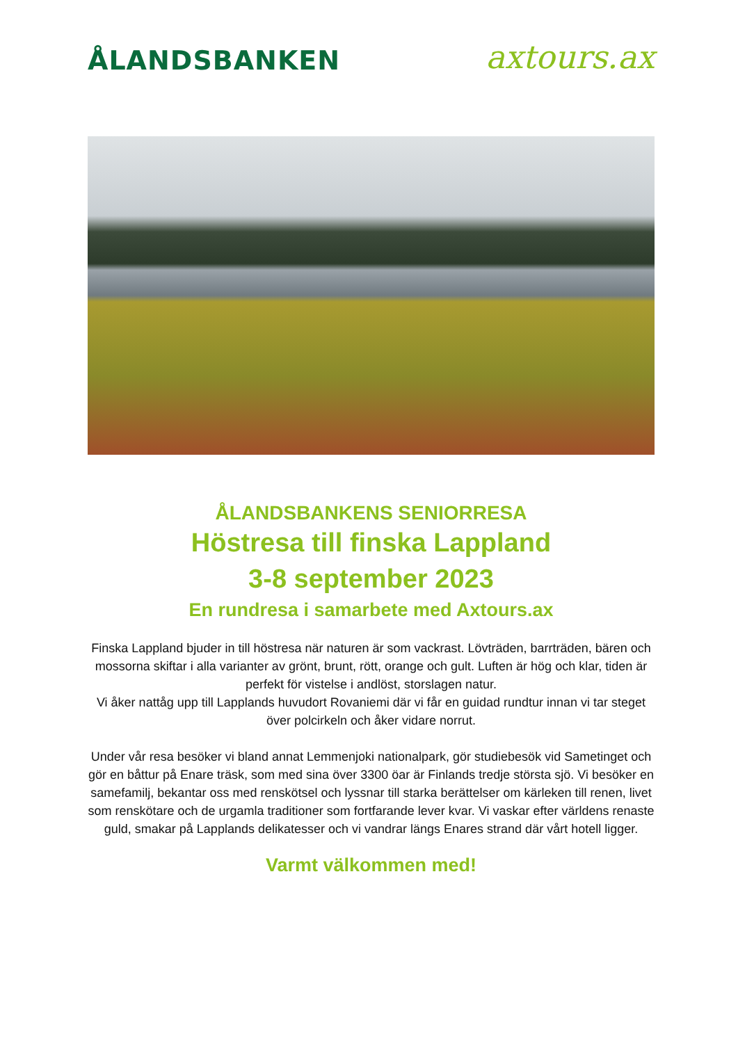ÅLANDSBANKEN
axtours.ax
ÅLANDSBANKENS SENIORRESA
Höstresa till finska Lappland
3-8 september 2023
En rundresa i samarbete med Axtours.ax
Finska Lappland bjuder in till höstresa när naturen är som vackrast. Lövträden, barrträden, bären och mossorna skiftar i alla varianter av grönt, brunt, rött, orange och gult. Luften är hög och klar, tiden är perfekt för vistelse i andlöst, storslagen natur.
Vi åker nattåg upp till Lapplands huvudort Rovaniemi där vi får en guidad rundtur innan vi tar steget över polcirkeln och åker vidare norrut.
Under vår resa besöker vi bland annat Lemmenjoki nationalpark, gör studiebesök vid Sametinget och gör en båttur på Enare träsk, som med sina över 3300 öar är Finlands tredje största sjö. Vi besöker en samefamilj, bekantar oss med renskötsel och lyssnar till starka berättelser om kärleken till renen, livet som renskötare och de urgamla traditioner som fortfarande lever kvar. Vi vaskar efter världens renaste guld, smakar på Lapplands delikatesser och vi vandrar längs Enares strand där vårt hotell ligger.
Varmt välkommen med!